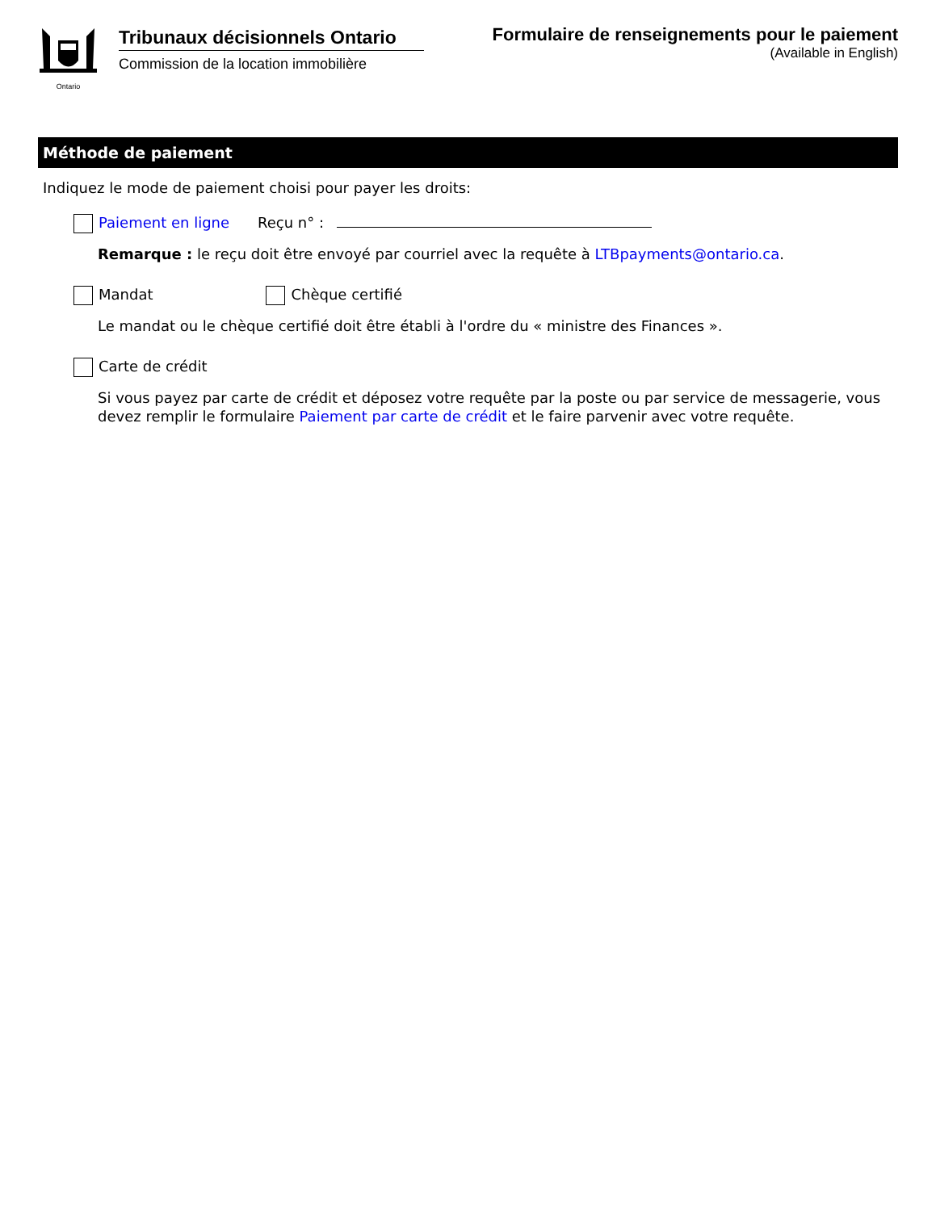Ontario
Tribunaux décisionnels Ontario
Commission de la location immobilière
Formulaire de renseignements pour le paiement
(Available in English)
Méthode de paiement
Indiquez le mode de paiement choisi pour payer les droits:
Paiement en ligne Reçu n° :
Remarque : le reçu doit être envoyé par courriel avec la requête à LTBpayments@ontario.ca.
Mandat Chèque certifié
Le mandat ou le chèque certifié doit être établi à l'ordre du « ministre des Finances ».
Carte de crédit
Si vous payez par carte de crédit et déposez votre requête par la poste ou par service de messagerie, vous devez remplir le formulaire Paiement par carte de crédit et le faire parvenir avec votre requête.